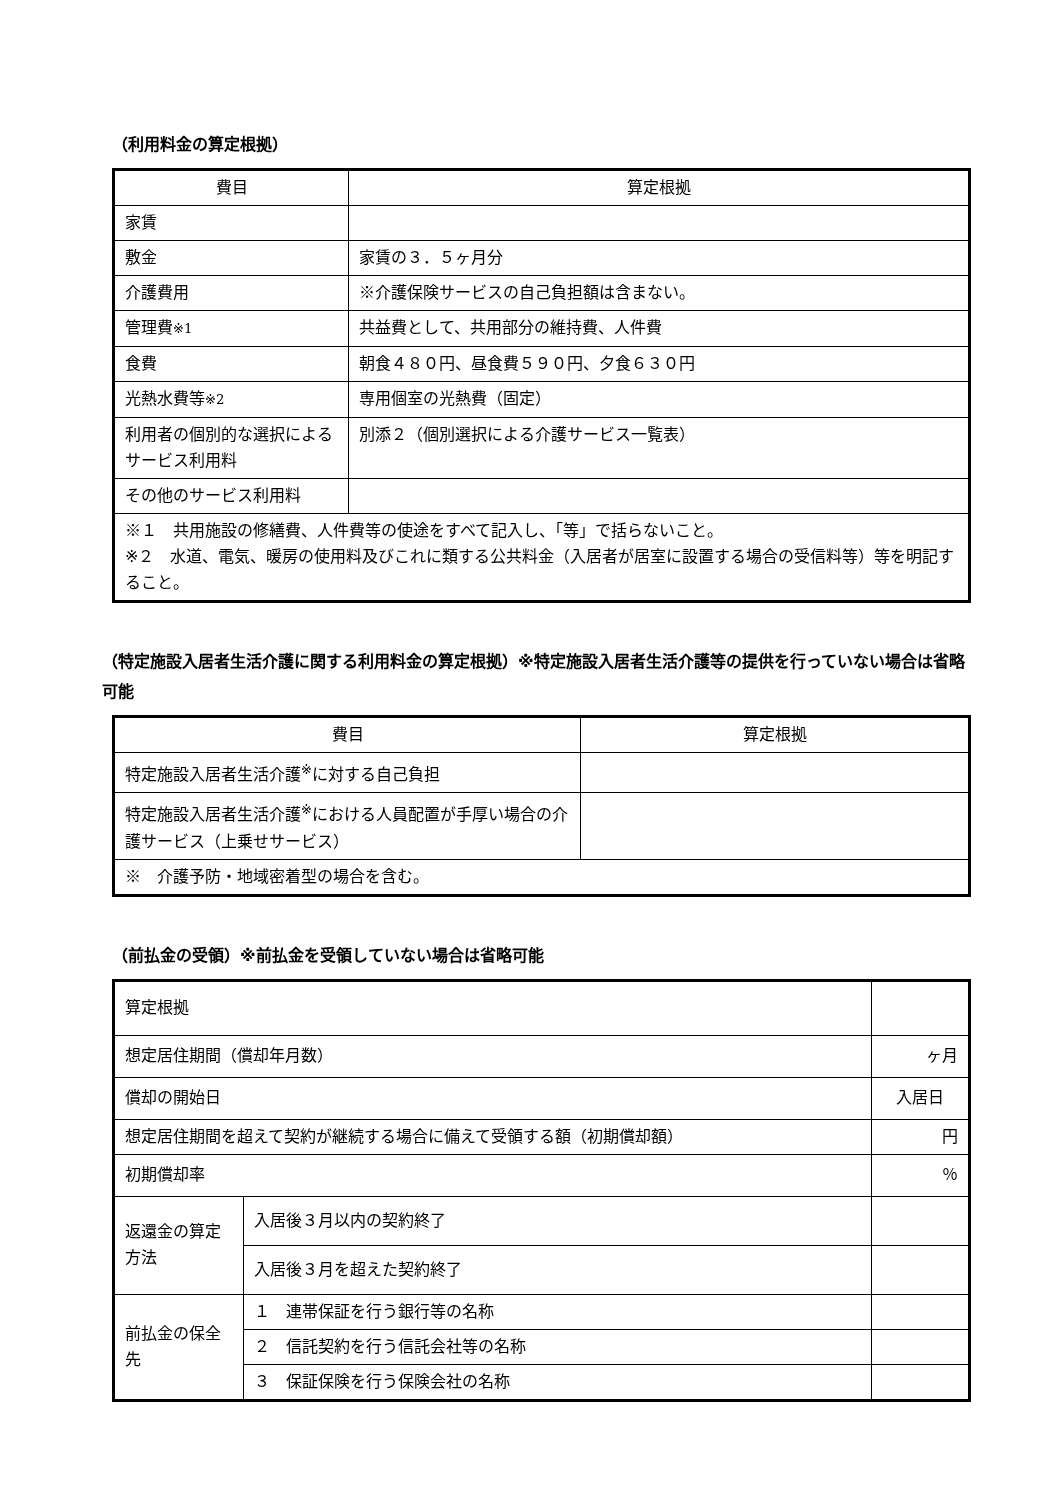（利用料金の算定根拠）
| 費目 | 算定根拠 |
| --- | --- |
| 家賃 | |
| 敷金 | 家賃の３．５ヶ月分 |
| 介護費用 | ※介護保険サービスの自己負担額は含まない。 |
| 管理費 ※1 | 共益費として、共用部分の維持費、人件費 |
| 食費 | 朝食４８０円、昼食費５９０円、夕食６３０円 |
| 光熱水費等 ※2 | 専用個室の光熱費（固定） |
| 利用者の個別的な選択によるサービス利用料 | 別添２（個別選択による介護サービス一覧表） |
| その他のサービス利用料 | |
| ※１ 共用施設の修繕費、人件費等の使途をすべて記入し、「等」で括らないこと。 ※２ 水道、電気、暖房の使用料及びこれに類する公共料金（入居者が居室に設置する場合の受信料等）等を明記すること。 | |
（特定施設入居者生活介護に関する利用料金の算定根拠）※特定施設入居者生活介護等の提供を行っていない場合は省略可能
| 費目 | 算定根拠 |
| --- | --- |
| 特定施設入居者生活介護<sup>※</sup>に対する自己負担 | |
| 特定施設入居者生活介護<sup>※</sup>における人員配置が手厚い場合の介護サービス（上乗せサービス） | |
| ※ 介護予防・地域密着型の場合を含む。 | |
（前払金の受領）※前払金を受領していない場合は省略可能
| 算定根拠 | | |
| 想定居住期間（償却年月数） | | ヶ月 |
| 償却の開始日 | | 入居日 |
| 想定居住期間を超えて契約が継続する場合に備えて受領する額（初期償却額） | | 円 |
| 初期償却率 | | ％ |
| 返還金の算定方法 | 入居後３月以内の契約終了 | |
| | 入居後３月を超えた契約終了 | |
| 前払金の保全先 | １ 連帯保証を行う銀行等の名称 | |
| | ２ 信託契約を行う信託会社等の名称 | |
| | ３ 保証保険を行う保険会社の名称 | |